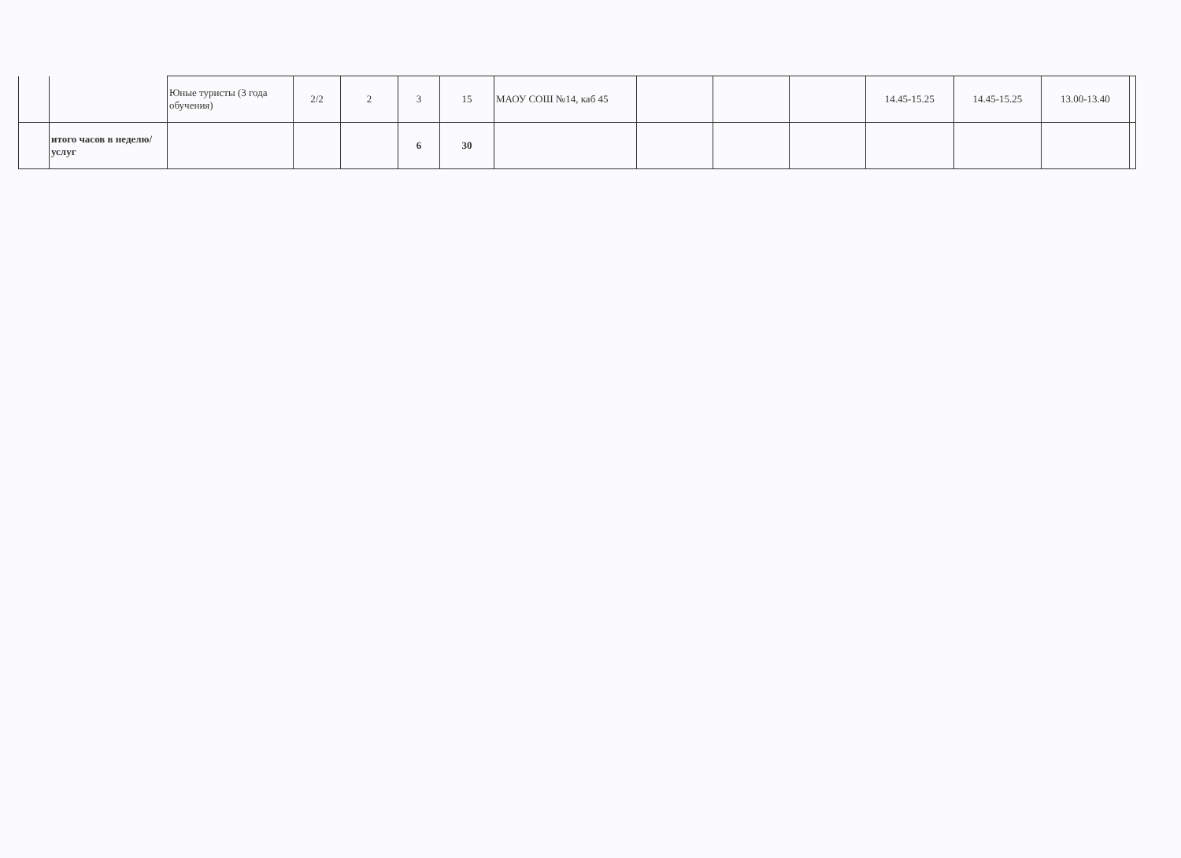| | | Юные туристы (3 года обучения) | 2/2 | 2 | 3 | 15 | МАОУ СОШ №14, каб 45 | | | | 14.45-15.25 | 14.45-15.25 | 13.00-13.40 | |
| | итого часов в неделю/услуг | | | | 6 | 30 | | | | | | | | |